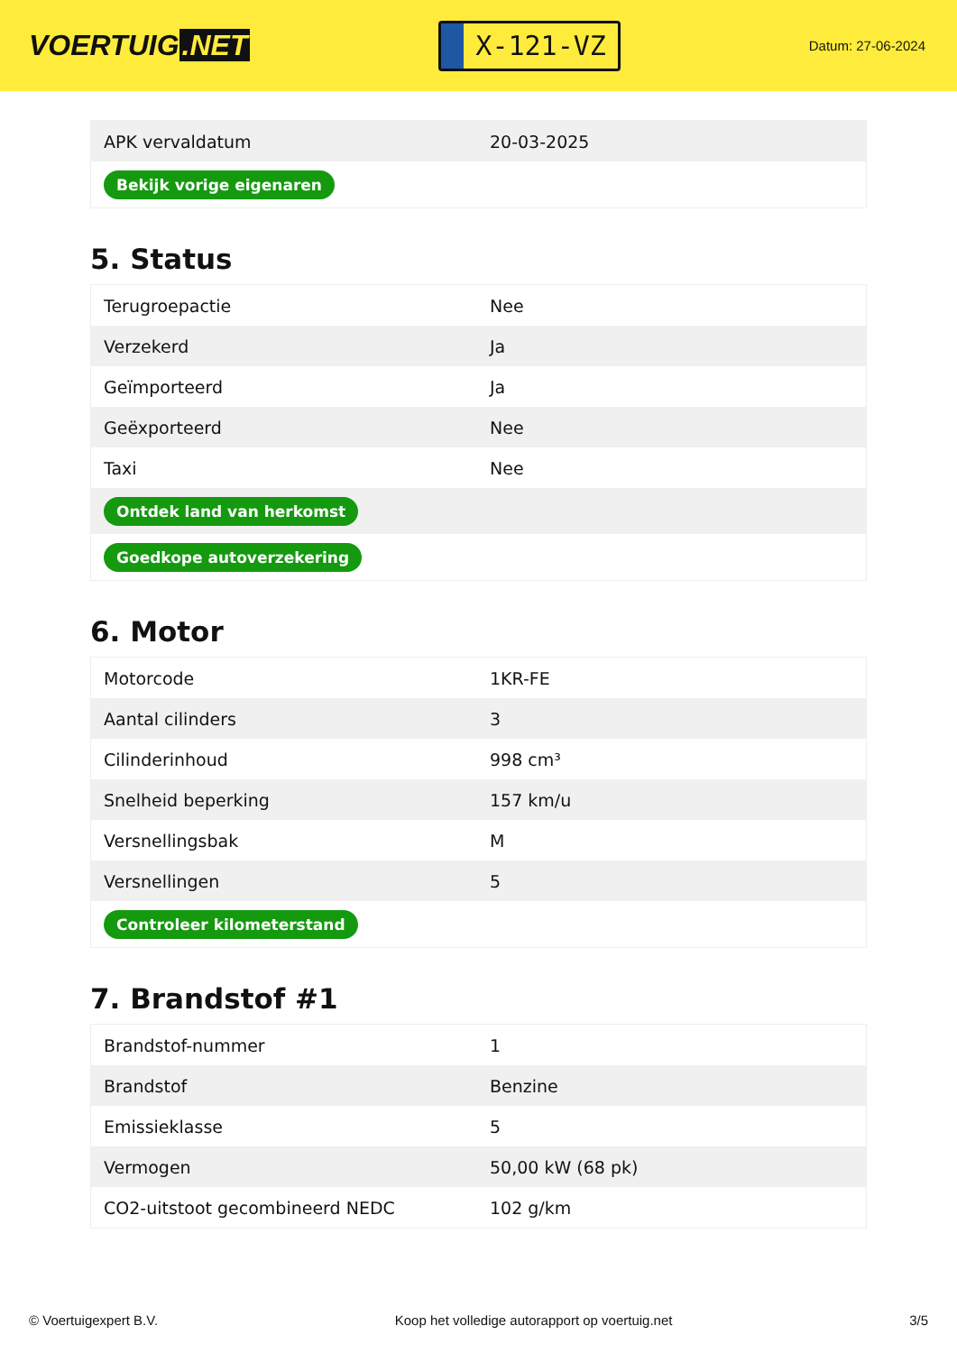VOERTUIG.NET
X-121-VZ
Datum: 27-06-2024
| APK vervaldatum | 20-03-2025 |
| Bekijk vorige eigenaren | |
5. Status
| Terugroepactie | Nee |
| Verzekerd | Ja |
| Geïmporteerd | Ja |
| Geëxporteerd | Nee |
| Taxi | Nee |
| Ontdek land van herkomst | |
| Goedkope autoverzekering | |
6. Motor
| Motorcode | 1KR-FE |
| Aantal cilinders | 3 |
| Cilinderinhoud | 998 cm³ |
| Snelheid beperking | 157 km/u |
| Versnellingsbak | M |
| Versnellingen | 5 |
| Controleer kilometerstand | |
7. Brandstof #1
| Brandstof-nummer | 1 |
| Brandstof | Benzine |
| Emissieklasse | 5 |
| Vermogen | 50,00 kW (68 pk) |
| CO2-uitstoot gecombineerd NEDC | 102 g/km |
© Voertuigexpert B.V. Koop het volledige autorapport op voertuig.net 3/5